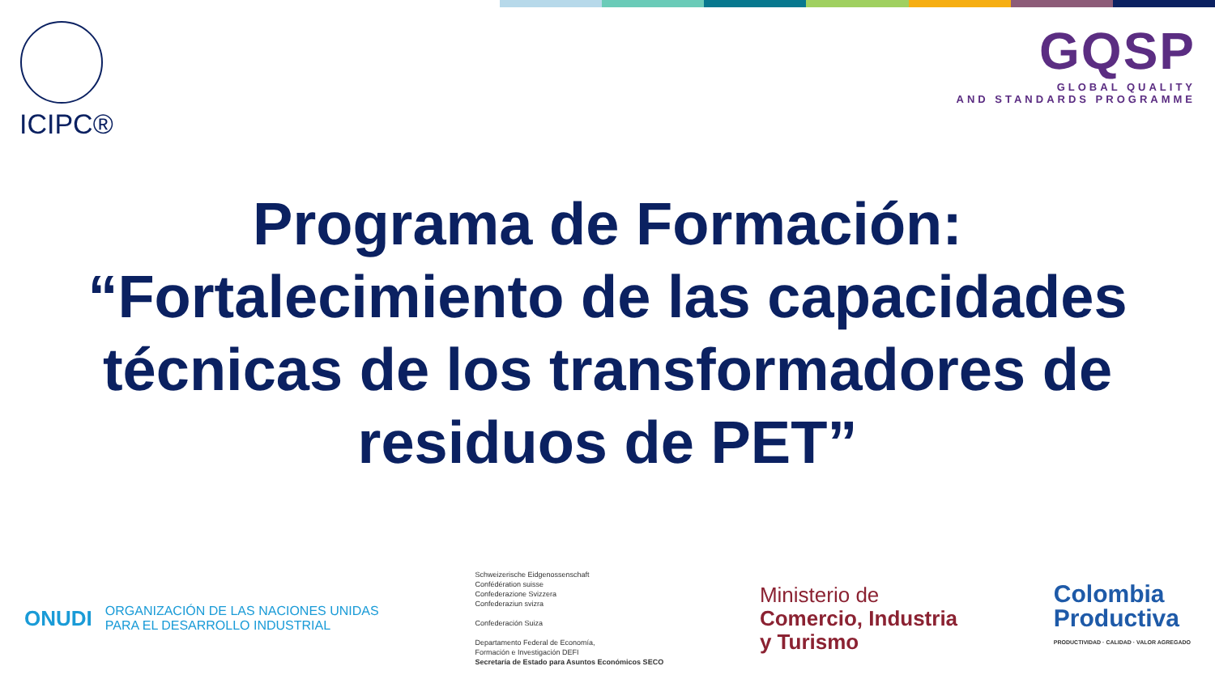ICIPC®
GQSP
GLOBAL QUALITY
AND STANDARDS PROGRAMME
Programa de Formación:
“Fortalecimiento de las capacidades técnicas de los transformadores de residuos de PET”
ONUDI
ORGANIZACIÓN DE LAS NACIONES UNIDAS
PARA EL DESARROLLO INDUSTRIAL
Schweizerische Eidgenossenschaft
Confédération suisse
Confederazione Svizzera
Confederaziun svizra
Confederación Suiza
Departamento Federal de Economía,
Formación e Investigación DEFI
Secretaría de Estado para Asuntos Económicos SECO
Ministerio de
Comercio, Industria
y Turismo
Colombia
Productiva
PRODUCTIVIDAD · CALIDAD · VALOR AGREGADO